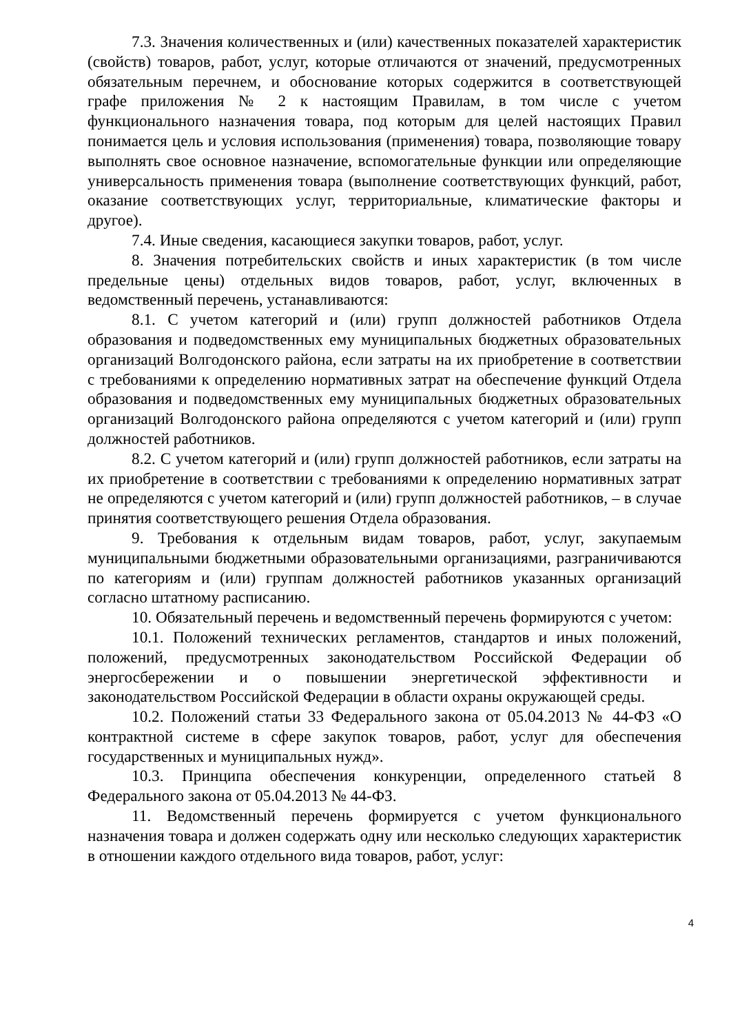7.3. Значения количественных и (или) качественных показателей характеристик (свойств) товаров, работ, услуг, которые отличаются от значений, предусмотренных обязательным перечнем, и обоснование которых содержится в соответствующей графе приложения № 2 к настоящим Правилам, в том числе с учетом функционального назначения товара, под которым для целей настоящих Правил понимается цель и условия использования (применения) товара, позволяющие товару выполнять свое основное назначение, вспомогательные функции или определяющие универсальность применения товара (выполнение соответствующих функций, работ, оказание соответствующих услуг, территориальные, климатические факторы и другое).
7.4. Иные сведения, касающиеся закупки товаров, работ, услуг.
8. Значения потребительских свойств и иных характеристик (в том числе предельные цены) отдельных видов товаров, работ, услуг, включенных в ведомственный перечень, устанавливаются:
8.1. С учетом категорий и (или) групп должностей работников Отдела образования и подведомственных ему муниципальных бюджетных образовательных организаций Волгодонского района, если затраты на их приобретение в соответствии с требованиями к определению нормативных затрат на обеспечение функций Отдела образования и подведомственных ему муниципальных бюджетных образовательных организаций Волгодонского района определяются с учетом категорий и (или) групп должностей работников.
8.2. С учетом категорий и (или) групп должностей работников, если затраты на их приобретение в соответствии с требованиями к определению нормативных затрат не определяются с учетом категорий и (или) групп должностей работников, – в случае принятия соответствующего решения Отдела образования.
9. Требования к отдельным видам товаров, работ, услуг, закупаемым муниципальными бюджетными образовательными организациями, разграничиваются по категориям и (или) группам должностей работников указанных организаций согласно штатному расписанию.
10. Обязательный перечень и ведомственный перечень формируются с учетом:
10.1. Положений технических регламентов, стандартов и иных положений, положений, предусмотренных законодательством Российской Федерации об энергосбережении и о повышении энергетической эффективности и законодательством Российской Федерации в области охраны окружающей среды.
10.2. Положений статьи 33 Федерального закона от 05.04.2013 № 44-ФЗ «О контрактной системе в сфере закупок товаров, работ, услуг для обеспечения государственных и муниципальных нужд».
10.3. Принципа обеспечения конкуренции, определенного статьей 8 Федерального закона от 05.04.2013 № 44-ФЗ.
11. Ведомственный перечень формируется с учетом функционального назначения товара и должен содержать одну или несколько следующих характеристик в отношении каждого отдельного вида товаров, работ, услуг:
4